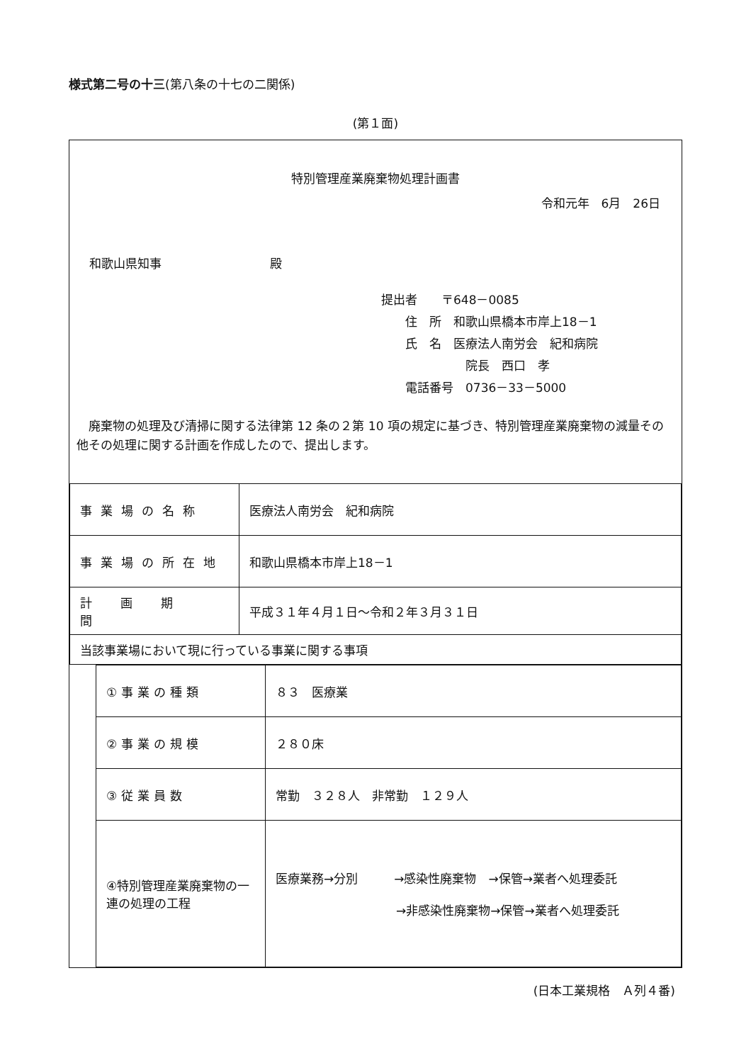様式第二号の十三(第八条の十七の二関係)
(第１面)
特別管理産業廃棄物処理計画書
令和元年　6月　26日
和歌山県知事　　　　　　　　　殿
提出者　　〒648－0085
　　住　所　和歌山県橋本市岸上18－1
　　氏　名　医療法人南労会　紀和病院
　　　　　　　院長　西口　孝
　　電話番号　0736－33－5000
　廃棄物の処理及び清掃に関する法律第 12 条の２第 10 項の規定に基づき、特別管理産業廃棄物の減量その他その処理に関する計画を作成したので、提出します。
| 事業場の名称 | 医療法人南労会 紀和病院 |
| 事業場の所在地 | 和歌山県橋本市岸上18－1 |
| 計画期間 | 平成３１年４月１日～令和２年３月３１日 |
| 当該事業場において現に行っている事業に関する事項 | |
| ①事業の種類 | ８３ 医療業 |
| ②事業の規模 | ２８０床 |
| ③従業員数 | 常勤 ３２８人 非常勤 １２９人 |
| ④特別管理産業廃棄物の一連の処理の工程 | 医療業務→分別 →感染性廃棄物 →保管→業者へ処理委託 →非感染性廃棄物→保管→業者へ処理委託 |
(日本工業規格　Ａ列４番)